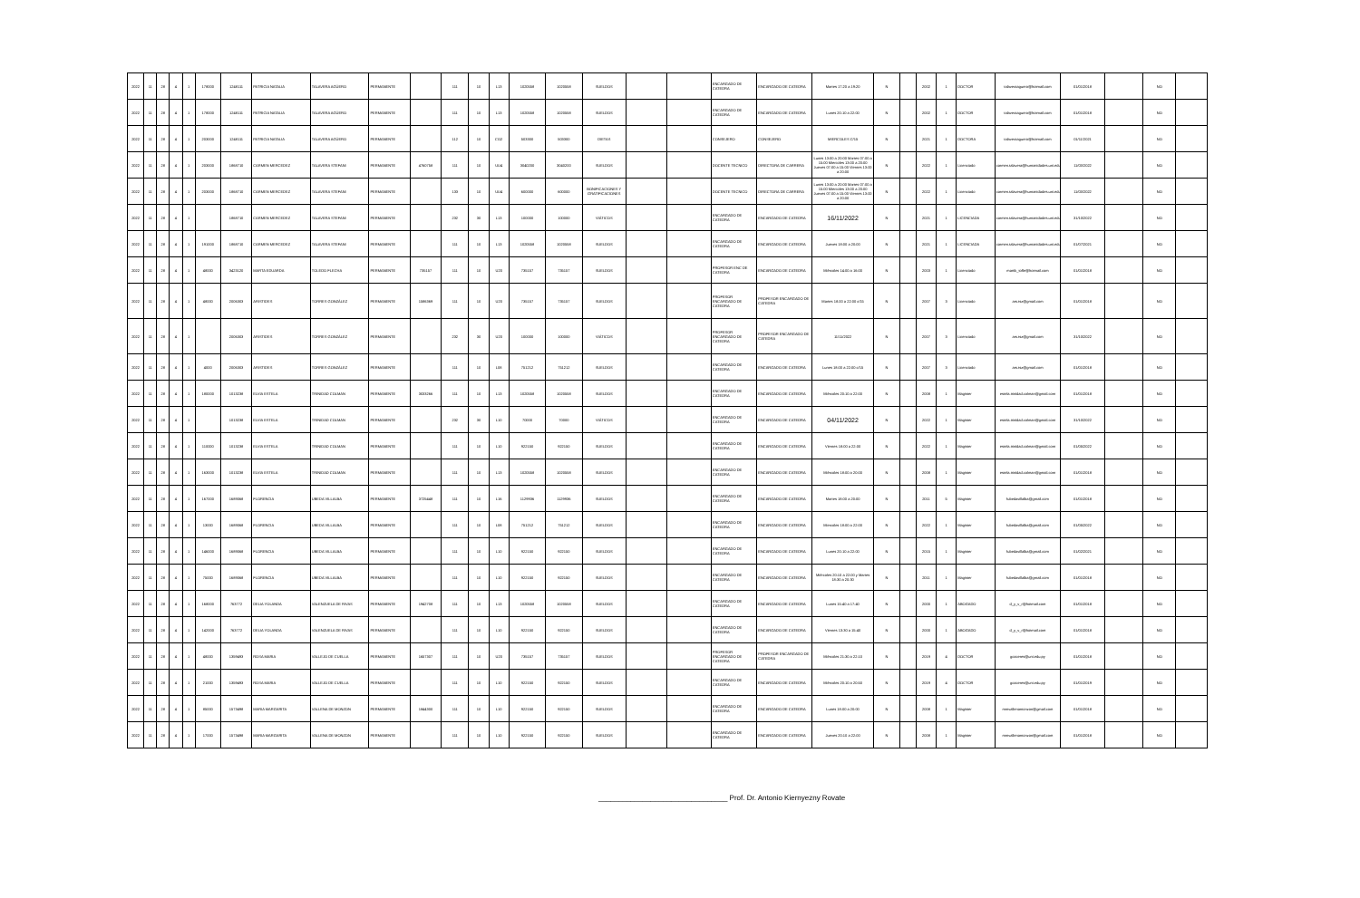| 2022 | 11 | 28 | 4 | 1 | 178000 | 1248111 | PATRICIA NATALIA | TALAVERA AGÜERO | PERMANENTE | | 111 | 10 | L13 | 1020558 | 1020558 | SUELDOS | | | ENCARGADO DE CATEDRA | ENCARGADO DE CATEDRA | Martes 17:20 a 19:20 | N | | 2002 | 1 | DOCTOR | talaveraaguero@hotmail.com | 01/01/2018 | | NO | |
| 2022 | 11 | 28 | 4 | 1 | 178000 | 1248111 | PATRICIA NATALIA | TALAVERA AGÜERO | PERMANENTE | | 111 | 10 | L13 | 1020558 | 1020558 | SUELDOS | | | ENCARGADO DE CATEDRA | ENCARGADO DE CATEDRA | Lunes 20:10 a 22:00 | N | | 2002 | 1 | DOCTOR | talaveraaguero@hotmail.com | 01/01/2018 | | NO | |
| 2022 | 11 | 28 | 4 | 1 | 203000 | 1248111 | PATRICIA NATALIA | TALAVERA AGÜERO | PERMANENTE | | 112 | 10 | CO2 | 503300 | 503300 | DIETAS | | | CONSEJERO | CONSEJERO | MIERCOLES C/15 | N | | 2021 | 1 | DOCTORA | talaveraaguero@hotmail.com | 01/11/2021 | | NO | |
| 2022 | 11 | 28 | 4 | 1 | 203000 | 1868710 | CARMEN MERCEDEZ | TALAVERA STEFANI | PERMANENTE | 4760758 | 111 | 10 | UU4 | 3040200 | 3040200 | SUELDOS | | | DOCENTE TECNICO | DIRECTORA DE CARRERA | Lunes 13:00 a 20:00 Martes 07:00 a 15:00 Miercoles 13:00 a 20:00 Jueves 07:00 a 15:00 Viernes 13:00 a 20:00 | N | | 2022 | 1 | Licenciado | carmen.talavera@humanidades.uni.edu.py | 11/03/2022 | | NO | |
| 2022 | 11 | 28 | 4 | 1 | 203000 | 1868710 | CARMEN MERCEDEZ | TALAVERA STEFANI | PERMANENTE | | 133 | 10 | UU4 | 600000 | 600000 | BONIFICACIONES Y GRATIFICACIONES | | | DOCENTE TECNICO | DIRECTORA DE CARRERA | Lunes 13:00 a 20:00 Martes 07:00 a 15:00 Miercoles 13:00 a 20:00 Jueves 07:00 a 15:00 Viernes 13:00 a 20:00 | N | | 2022 | 1 | Licenciado | carmen.talavera@humanidades.uni.edu.py | 11/03/2022 | | NO | |
| 2022 | 11 | 28 | 4 | 1 | | 1868710 | CARMEN MERCEDEZ | TALAVERA STEFANI | PERMANENTE | | 232 | 30 | L13 | 100000 | 100000 | VIÁTICOS | | | ENCARGADO DE CATEDRA | ENCARGADO DE CATEDRA | 16/11/2022 | N | | 2021 | 1 | LICENCIADA | carmen.talavera@humanidades.uni.edu.py | 31/10/2022 | | NO | |
| 2022 | 11 | 28 | 4 | 1 | 191000 | 1868710 | CARMEN MERCEDEZ | TALAVERA STEFANI | PERMANENTE | | 111 | 10 | L13 | 1020558 | 1020558 | SUELDOS | | | ENCARGADO DE CATEDRA | ENCARGADO DE CATEDRA | Jueves 18:00 a 20:00 | N | | 2021 | 1 | LICENCIADA | carmen.talavera@humanidades.uni.edu.py | 01/07/2021 | | NO | |
| 2022 | 11 | 28 | 4 | 1 | 48000 | 3423120 | MARTA EDUARDA | TOLEDO FLECHA | PERMANENTE | 735157 | 111 | 10 | U20 | 735157 | 735157 | SUELDOS | | | PROFESOR ENC DE CATEDRA | ENCARGADO DE CATEDRA | Miércoles 14:00 a 16:00 | N | | 2003 | 1 | Licenciado | martik_tofle@hotmail.com | 01/01/2018 | | NO | |
| 2022 | 11 | 28 | 4 | 1 | 48000 | 2006303 | ARISTIDES | TORRES GONZÁLEZ | PERMANENTE | 1586369 | 111 | 10 | U20 | 735157 | 735157 | SUELDOS | | | PROFESOR ENCARGADO DE CATEDRA | PROFESOR ENCARGADO DE CATEDRA | Martes 18.00 a 22:00 c/15 | N | | 2007 | 3 | Licenciado | ars.tsz@gmail.com | 01/01/2018 | | NO | |
| 2022 | 11 | 28 | 4 | 1 | | 2006303 | ARISTIDES | TORRES GONZÁLEZ | PERMANENTE | | 232 | 30 | U20 | 100000 | 100000 | VIÁTICOS | | | PROFESOR ENCARGADO DE CATEDRA | PROFESOR ENCARGADO DE CATEDRA | 11/11/2022 | N | | 2007 | 3 | Licenciado | ars.tsz@gmail.com | 31/10/2022 | | NO | |
| 2022 | 11 | 28 | 4 | 1 | 4000 | 2006303 | ARISTIDES | TORRES GONZÁLEZ | PERMANENTE | | 111 | 10 | L08 | 751212 | 751212 | SUELDOS | | | ENCARGADO DE CATEDRA | ENCARGADO DE CATEDRA | Lunes 18:00 a 22:00 c/15 | N | | 2007 | 3 | Licenciado | ars.tsz@gmail.com | 01/01/2018 | | NO | |
| 2022 | 11 | 28 | 4 | 1 | 180000 | 1013238 | ELVIA ESTELA | TRINIDAD COLMAN | PERMANENTE | 3033266 | 111 | 10 | L13 | 1020558 | 1020558 | SUELDOS | | | ENCARGADO DE CATEDRA | ENCARGADO DE CATEDRA | Miércoles 20:10 a 22:00 | N | | 2008 | 1 | Magister | estela.trinidad.colman@gmail.com | 01/01/2018 | | NO | |
| 2022 | 11 | 28 | 4 | 1 | | 1013238 | ELVIA ESTELA | TRINIDAD COLMAN | PERMANENTE | | 232 | 30 | L10 | 70000 | 70000 | VIÁTICOS | | | ENCARGADO DE CATEDRA | ENCARGADO DE CATEDRA | 04/11/2022 | N | | 2022 | 1 | Magister | estela.trinidad.colman@gmail.com | 31/10/2022 | | NO | |
| 2022 | 11 | 28 | 4 | 1 | 110000 | 1013238 | ELVIA ESTELA | TRINIDAD COLMAN | PERMANENTE | | 111 | 10 | L10 | 922150 | 922150 | SUELDOS | | | ENCARGADO DE CATEDRA | ENCARGADO DE CATEDRA | Viernes 18:00 a 22:00 | N | | 2022 | 1 | Magister | estela.trinidad.colman@gmail.com | 01/05/2022 | | NO | |
| 2022 | 11 | 28 | 4 | 1 | 163000 | 1013238 | ELVIA ESTELA | TRINIDAD COLMAN | PERMANENTE | | 111 | 10 | L13 | 1020558 | 1020558 | SUELDOS | | | ENCARGADO DE CATEDRA | ENCARGADO DE CATEDRA | Miércoles 18:00 a 20:00 | N | | 2008 | 1 | Magister | estela.trinidad.colman@gmail.com | 01/01/2018 | | NO | |
| 2022 | 11 | 28 | 4 | 1 | 167000 | 1689068 | FLORENCIA | UBEDA VILLALBA | PERMANENTE | 3725448 | 111 | 10 | L16 | 1129936 | 1129936 | SUELDOS | | | ENCARGADO DE CATEDRA | ENCARGADO DE CATEDRA | Martes 18:00 a 20:00 | N | | 2011 | 5 | Magister | fubedavillalba@gmail.com | 01/01/2018 | | NO | |
| 2022 | 11 | 28 | 4 | 1 | 13000 | 1689068 | FLORENCIA | UBEDA VILLALBA | PERMANENTE | | 111 | 10 | L08 | 751212 | 751212 | SUELDOS | | | ENCARGADO DE CATEDRA | ENCARGADO DE CATEDRA | Miercoles 18:00 a 22:00 | N | | 2022 | 1 | Magister | fubedavillalba@gmail.com | 01/05/2022 | | NO | |
| 2022 | 11 | 28 | 4 | 1 | 146000 | 1689068 | FLORENCIA | UBEDA VILLALBA | PERMANENTE | | 111 | 10 | L10 | 922150 | 922150 | SUELDOS | | | ENCARGADO DE CATEDRA | ENCARGADO DE CATEDRA | Lunes 20:10 a 22:00 | N | | 2015 | 1 | Magister | fubedavillalba@gmail.com | 01/02/2021 | | NO | |
| 2022 | 11 | 28 | 4 | 1 | 75000 | 1689068 | FLORENCIA | UBEDA VILLALBA | PERMANENTE | | 111 | 10 | L10 | 922150 | 922150 | SUELDOS | | | ENCARGADO DE CATEDRA | ENCARGADO DE CATEDRA | Miércoles 20:10 a 22:00 y Martes 18:30 a 20:30 | N | | 2011 | 1 | Magister | fubedavillalba@gmail.com | 01/01/2018 | | NO | |
| 2022 | 11 | 28 | 4 | 1 | 168000 | 763772 | DELIA YOLANDA | VALENZUELA DE RIVAS | PERMANENTE | 1942708 | 111 | 10 | L13 | 1020558 | 1020558 | SUELDOS | | | ENCARGADO DE CATEDRA | ENCARGADO DE CATEDRA | Lunes 15:40 a 17:40 | N | | 2000 | 1 | ABOGADO | d_y_v_r@hotmail.com | 01/01/2018 | | NO | |
| 2022 | 11 | 28 | 4 | 1 | 142000 | 763772 | DELIA YOLANDA | VALENZUELA DE RIVAS | PERMANENTE | | 111 | 10 | L10 | 922150 | 922150 | SUELDOS | | | ENCARGADO DE CATEDRA | ENCARGADO DE CATEDRA | Viernes 13:30 a 15:40 | N | | 2000 | 1 | ABOGADO | d_y_v_r@hotmail.com | 01/01/2018 | | NO | |
| 2022 | 11 | 28 | 4 | 1 | 48000 | 1359493 | ROSA MARIA | VALLEJO DE CUELLA | PERMANENTE | 1657307 | 111 | 10 | U20 | 735157 | 735157 | SUELDOS | | | PROFESOR ENCARGADO DE CATEDRA | PROFESOR ENCARGADO DE CATEDRA | Miércoles 21:30 a 22:10 | N | | 2019 | 4 | DOCTOR | gcaceres@uni.edu.py | 01/01/2018 | | NO | |
| 2022 | 11 | 28 | 4 | 1 | 21000 | 1359493 | ROSA MARIA | VALLEJO DE CUELLA | PERMANENTE | | 111 | 10 | L10 | 922150 | 922150 | SUELDOS | | | ENCARGADO DE CATEDRA | ENCARGADO DE CATEDRA | Miércoles 20:10 a 20:50 | N | | 2019 | 4 | DOCTOR | gcaceres@uni.edu.py | 01/01/2019 | | NO | |
| 2022 | 11 | 28 | 4 | 1 | 85000 | 1573498 | MARIA MARGARITA | VALLENA DE MONZON | PERMANENTE | 1844300 | 111 | 10 | L10 | 922150 | 922150 | SUELDOS | | | ENCARGADO DE CATEDRA | ENCARGADO DE CATEDRA | Lunes 18:00 a 20:00 | N | | 2008 | 1 | Magister | mmvallenamonzon@gmail.com | 01/01/2018 | | NO | |
| 2022 | 11 | 28 | 4 | 1 | 17000 | 1573498 | MARIA MARGARITA | VALLENA DE MONZON | PERMANENTE | | 111 | 10 | L10 | 922150 | 922150 | SUELDOS | | | ENCARGADO DE CATEDRA | ENCARGADO DE CATEDRA | Jueves 20:10 a 22:00 | N | | 2008 | 1 | Magister | mmvallenamonzon@gmail.com | 01/01/2018 | | NO | |
________________________________ Prof. Dr. Antonio Kiernyezny Rovate